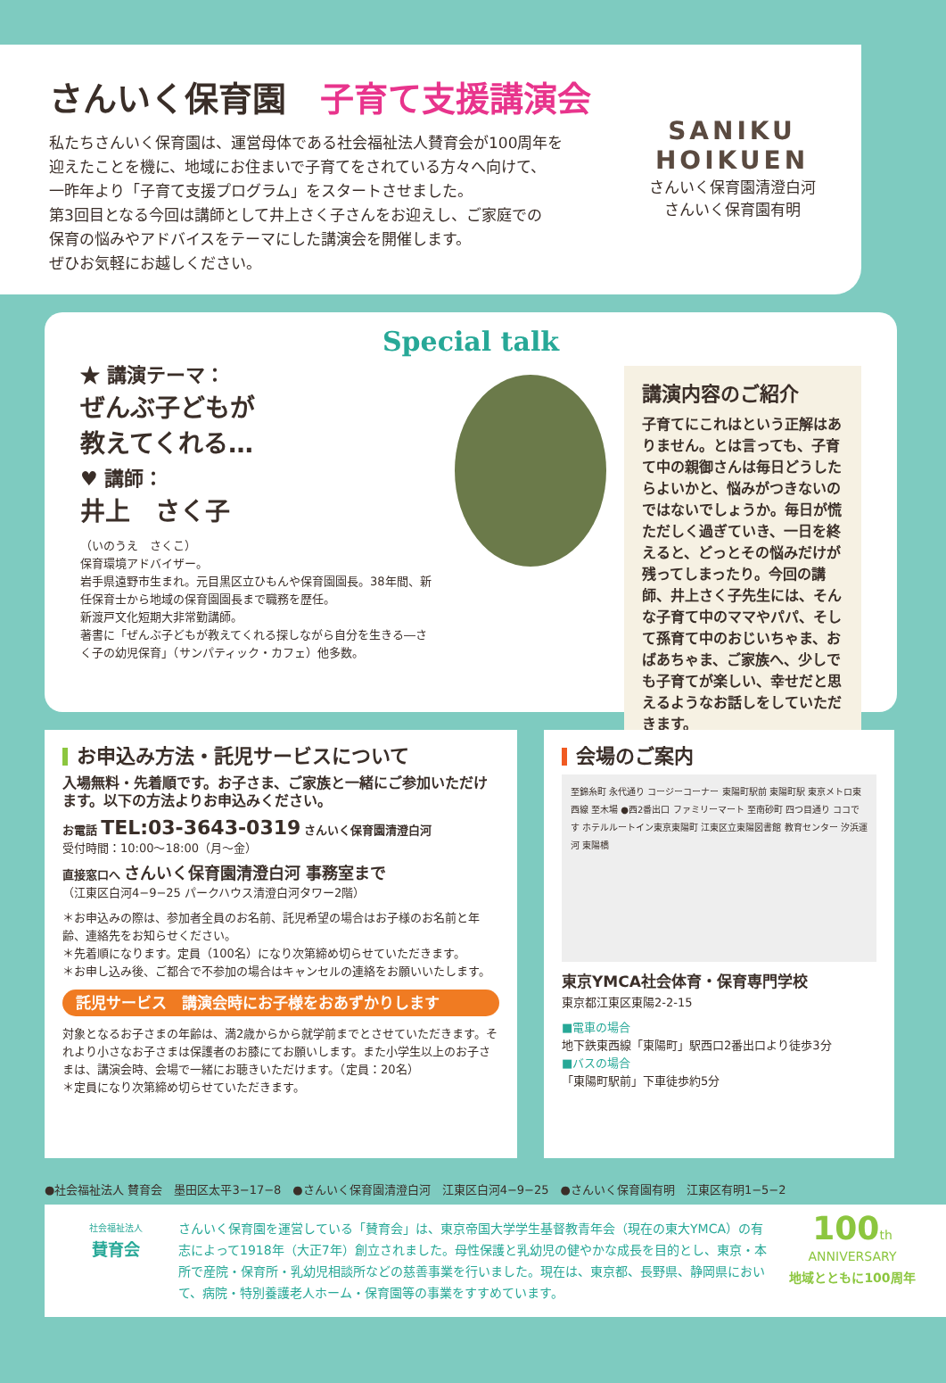さんいく保育園　子育て支援講演会
私たちさんいく保育園は、運営母体である社会福祉法人賛育会が100周年を
迎えたことを機に、地域にお住まいで子育てをされている方々へ向けて、
一昨年より「子育て支援プログラム」をスタートさせました。
第3回目となる今回は講師として井上さく子さんをお迎えし、ご家庭での
保育の悩みやアドバイスをテーマにした講演会を開催します。
ぜひお気軽にお越しください。
SANIKU
HOIKUEN
さんいく保育園清澄白河
さんいく保育園有明
Special talk
★ 講演テーマ：
ぜんぶ子どもが
教えてくれる…
♥ 講師：
井上　さく子
（いのうえ　さくこ）
保育環境アドバイザー。
岩手県遠野市生まれ。元目黒区立ひもんや保育園園長。38年間、新任保育士から地域の保育園園長まで職務を歴任。
新渡戸文化短期大非常勤講師。
著書に「ぜんぶ子どもが教えてくれる探しながら自分を生きる―さく子の幼児保育」（サンパティック・カフェ）他多数。
講演内容のご紹介
子育てにこれはという正解はありません。とは言っても、子育て中の親御さんは毎日どうしたらよいかと、悩みがつきないのではないでしょうか。毎日が慌ただしく過ぎていき、一日を終えると、どっとその悩みだけが残ってしまったり。今回の講師、井上さく子先生には、そんな子育て中のママやパパ、そして孫育て中のおじいちゃま、おばあちゃま、ご家族へ、少しでも子育てが楽しい、幸せだと思えるようなお話しをしていただきます。
お申込み方法・託児サービスについて
入場無料・先着順です。お子さま、ご家族と一緒にご参加いただけます。以下の方法よりお申込みください。
お電話 TEL:03-3643-0319 さんいく保育園清澄白河
受付時間：10:00〜18:00（月〜金）
直接窓口へ さんいく保育園清澄白河 事務室まで
（江東区白河4−9−25 パークハウス清澄白河タワー2階）
＊お申込みの際は、参加者全員のお名前、託児希望の場合はお子様のお名前と年齢、連絡先をお知らせください。
＊先着順になります。定員（100名）になり次第締め切らせていただきます。
＊お申し込み後、ご都合で不参加の場合はキャンセルの連絡をお願いいたします。
託児サービス　講演会時にお子様をおあずかりします
対象となるお子さまの年齢は、満2歳からから就学前までとさせていただきます。それより小さなお子さまは保護者のお膝にてお願いします。また小学生以上のお子さまは、講演会時、会場で一緒にお聴きいただけます。（定員：20名）
＊定員になり次第締め切らせていただきます。
会場のご案内
至錦糸町 永代通り コージーコーナー 東陽町駅前 東陽町駅 東京メトロ東西線 至木場 ●西2番出口 ファミリーマート 至南砂町 四つ目通り ココです ホテルルートイン東京東陽町 江東区立東陽図書館 教育センター 汐浜運河 東陽橋
東京YMCA社会体育・保育専門学校
東京都江東区東陽2-2-15
■電車の場合
地下鉄東西線「東陽町」駅西口2番出口より徒歩3分
■バスの場合
「東陽町駅前」下車徒歩約5分
●社会福祉法人 賛育会　墨田区太平3−17−8　●さんいく保育園清澄白河　江東区白河4−9−25　●さんいく保育園有明　江東区有明1−5−2
社会福祉法人
賛育会
さんいく保育園を運営している「賛育会」は、東京帝国大学学生基督教青年会（現在の東大YMCA）の有志によって1918年（大正7年）創立されました。母性保護と乳幼児の健やかな成長を目的とし、東京・本所で産院・保育所・乳幼児相談所などの慈善事業を行いました。現在は、東京都、長野県、静岡県において、病院・特別養護老人ホーム・保育園等の事業をすすめています。
100th
ANNIVERSARY
地域とともに100周年